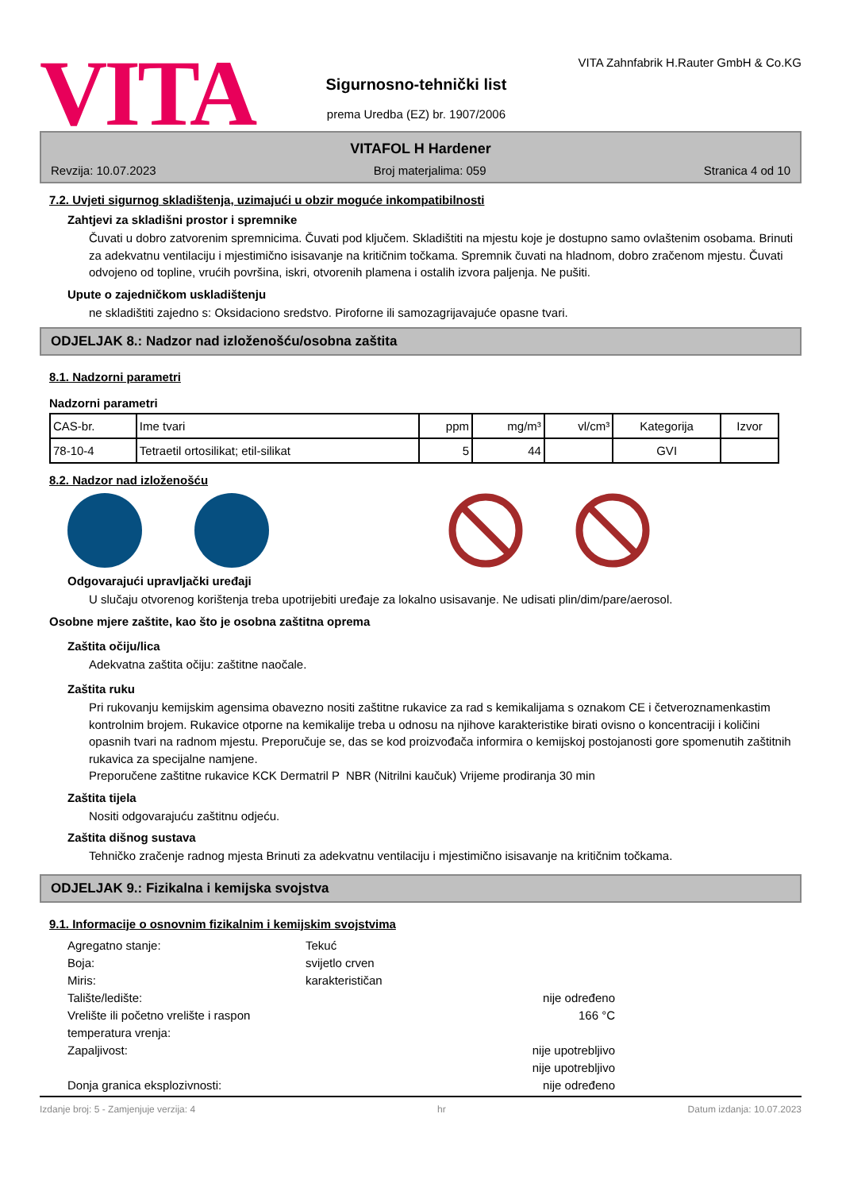VITA
Sigurnosno-tehnički list
prema Uredba (EZ) br. 1907/2006
VITA Zahnfabrik H.Rauter GmbH & Co.KG
VITAFOL H Hardener
Revzija: 10.07.2023 Broj materjalima: 059 Stranica 4 od 10
7.2. Uvjeti sigurnog skladištenja, uzimajući u obzir moguće inkompatibilnosti
Zahtjevi za skladišni prostor i spremnike
Čuvati u dobro zatvorenim spremnicima. Čuvati pod ključem. Skladištiti na mjestu koje je dostupno samo ovlaštenim osobama. Brinuti za adekvatnu ventilaciju i mjestimično isisavanje na kritičnim točkama. Spremnik čuvati na hladnom, dobro zračenom mjestu. Čuvati odvojeno od topline, vrućih površina, iskri, otvorenih plamena i ostalih izvora paljenja. Ne pušiti.
Upute o zajedničkom uskladištenju
ne skladištiti zajedno s: Oksidaciono sredstvo. Piroforne ili samozagrijavajuće opasne tvari.
ODJELJAK 8.: Nadzor nad izloženošću/osobna zaštita
8.1. Nadzorni parametri
Nadzorni parametri
| CAS-br. | Ime tvari | ppm | mg/m³ | vl/cm³ | Kategorija | Izvor |
| --- | --- | --- | --- | --- | --- | --- |
| 78-10-4 | Tetraetil ortosilikat; etil-silikat | 5 | 44 | | GVI | |
8.2. Nadzor nad izloženošću
Odgovarajući upravljački uređaji
U slučaju otvorenog korištenja treba upotrijebiti uređaje za lokalno usisavanje. Ne udisati plin/dim/pare/aerosol.
Osobne mjere zaštite, kao što je osobna zaštitna oprema
Zaštita očiju/lica
Adekvatna zaštita očiju: zaštitne naočale.
Zaštita ruku
Pri rukovanju kemijskim agensima obavezno nositi zaštitne rukavice za rad s kemikalijama s oznakom CE i četveroznamenkastim kontrolnim brojem. Rukavice otporne na kemikalije treba u odnosu na njihove karakteristike birati ovisno o koncentraciji i količini opasnih tvari na radnom mjestu. Preporučuje se, das se kod proizvođača informira o kemijskoj postojanosti gore spomenutih zaštitnih rukavica za specijalne namjene.
Preporučene zaštitne rukavice KCK Dermatril P NBR (Nitrilni kaučuk) Vrijeme prodiranja 30 min
Zaštita tijela
Nositi odgovarajuću zaštitnu odjeću.
Zaštita dišnog sustava
Tehničko zračenje radnog mjesta Brinuti za adekvatnu ventilaciju i mjestimično isisavanje na kritičnim točkama.
ODJELJAK 9.: Fizikalna i kemijska svojstva
9.1. Informacije o osnovnim fizikalnim i kemijskim svojstvima
Agregatno stanje: Tekuć Boja: svijetlo crven Miris: karakterističan Talište/ledište: nije određeno Vrelište ili početno vrelište i raspon temperatura vrenja: 166 °C Zapaljivost: nije upotrebljivo
nije upotrebljivo Donja granica eksplozivnosti: nije određeno
Izdanje broj: 5 - Zamjenjuje verzija: 4 hr Datum izdanja: 10.07.2023